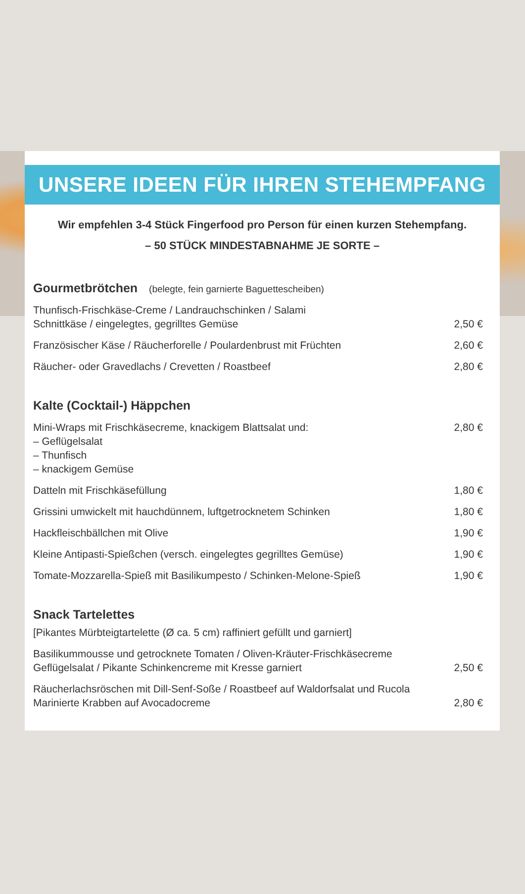UNSERE IDEEN FÜR IHREN STEHEMPFANG
Wir empfehlen 3-4 Stück Fingerfood pro Person für einen kurzen Stehempfang.
– 50 STÜCK MINDESTABNAHME JE SORTE –
Gourmetbrötchen (belegte, fein garnierte Baguettescheiben)
Thunfisch-Frischkäse-Creme / Landrauchschinken / Salami
Schnittkäse / eingelegtes, gegrilltes Gemüse
2,50 €
Französischer Käse / Räucherforelle / Poulardenbrust mit Früchten
2,60 €
Räucher- oder Gravedlachs / Crevetten / Roastbeef
2,80 €
Kalte (Cocktail-) Häppchen
Mini-Wraps mit Frischkäsecreme, knackigem Blattsalat und:
– Geflügelsalat
– Thunfisch
– knackigem Gemüse
2,80 €
Datteln mit Frischkäsefüllung
1,80 €
Grissini umwickelt mit hauchdünnem, luftgetrocknetem Schinken
1,80 €
Hackfleischbällchen mit Olive
1,90 €
Kleine Antipasti-Spießchen (versch. eingelegtes gegrilltes Gemüse)
1,90 €
Tomate-Mozzarella-Spieß mit Basilikumpesto / Schinken-Melone-Spieß
1,90 €
Snack Tartelettes
[Pikantes Mürbteigtartelette (Ø ca. 5 cm) raffiniert gefüllt und garniert]
Basilikummousse und getrocknete Tomaten / Oliven-Kräuter-Frischkäsecreme
Geflügelsalat / Pikante Schinkencreme mit Kresse garniert
2,50 €
Räucherlachsröschen mit Dill-Senf-Soße / Roastbeef auf Waldorfsalat und Rucola
Marinierte Krabben auf Avocadocreme
2,80 €